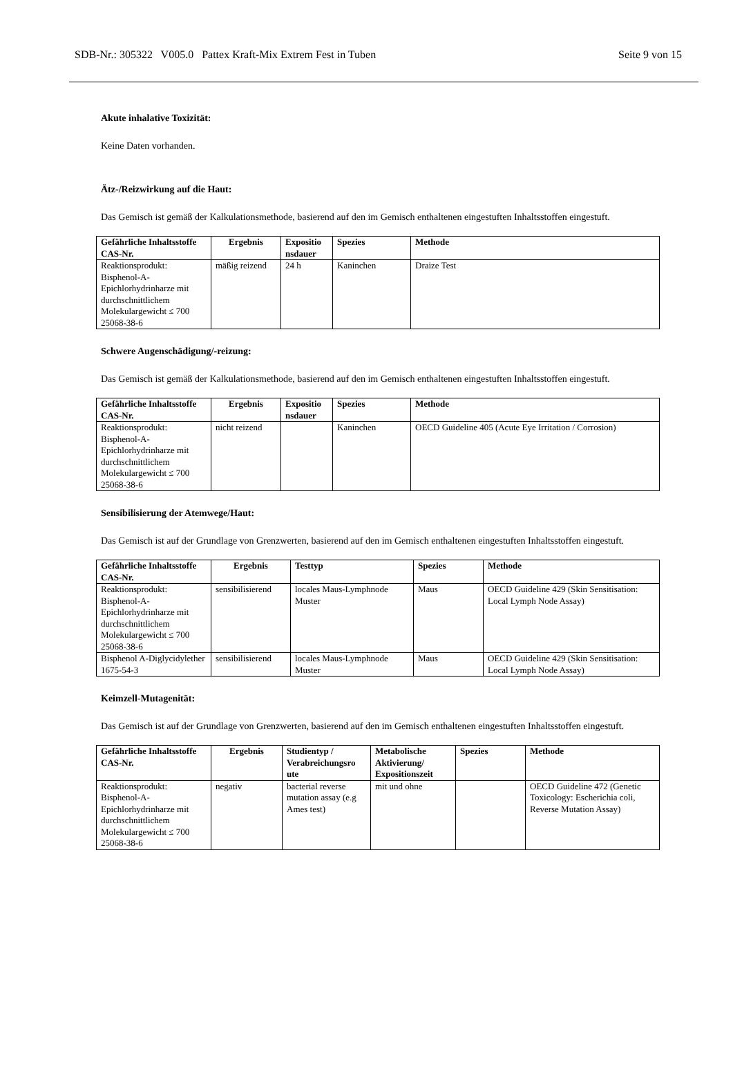SDB-Nr.: 305322 V005.0 Pattex Kraft-Mix Extrem Fest in Tuben Seite 9 von 15
Akute inhalative Toxizität:
Keine Daten vorhanden.
Ätz-/Reizwirkung auf die Haut:
Das Gemisch ist gemäß der Kalkulationsmethode, basierend auf den im Gemisch enthaltenen eingestuften Inhaltsstoffen eingestuft.
| Gefährliche Inhaltsstoffe CAS-Nr. | Ergebnis | Expositio nsdauer | Spezies | Methode |
| --- | --- | --- | --- | --- |
| Reaktionsprodukt: Bisphenol-A-Epichlorhydrinharze mit durchschnittlichem Molekulargewicht ≤ 700 25068-38-6 | mäßig reizend | 24 h | Kaninchen | Draize Test |
Schwere Augenschädigung/-reizung:
Das Gemisch ist gemäß der Kalkulationsmethode, basierend auf den im Gemisch enthaltenen eingestuften Inhaltsstoffen eingestuft.
| Gefährliche Inhaltsstoffe CAS-Nr. | Ergebnis | Expositio nsdauer | Spezies | Methode |
| --- | --- | --- | --- | --- |
| Reaktionsprodukt: Bisphenol-A-Epichlorhydrinharze mit durchschnittlichem Molekulargewicht ≤ 700 25068-38-6 | nicht reizend | | Kaninchen | OECD Guideline 405 (Acute Eye Irritation / Corrosion) |
Sensibilisierung der Atemwege/Haut:
Das Gemisch ist auf der Grundlage von Grenzwerten, basierend auf den im Gemisch enthaltenen eingestuften Inhaltsstoffen eingestuft.
| Gefährliche Inhaltsstoffe CAS-Nr. | Ergebnis | Testtyp | Spezies | Methode |
| --- | --- | --- | --- | --- |
| Reaktionsprodukt: Bisphenol-A-Epichlorhydrinharze mit durchschnittlichem Molekulargewicht ≤ 700 25068-38-6 | sensibilisierend | locales Maus-Lymphnode Muster | Maus | OECD Guideline 429 (Skin Sensitisation: Local Lymph Node Assay) |
| Bisphenol A-Diglycidylether 1675-54-3 | sensibilisierend | locales Maus-Lymphnode Muster | Maus | OECD Guideline 429 (Skin Sensitisation: Local Lymph Node Assay) |
Keimzell-Mutagenität:
Das Gemisch ist auf der Grundlage von Grenzwerten, basierend auf den im Gemisch enthaltenen eingestuften Inhaltsstoffen eingestuft.
| Gefährliche Inhaltsstoffe CAS-Nr. | Ergebnis | Studientyp / Verabreichungsro ute | Metabolische Aktivierung/ Expositionszeit | Spezies | Methode |
| --- | --- | --- | --- | --- | --- |
| Reaktionsprodukt: Bisphenol-A-Epichlorhydrinharze mit durchschnittlichem Molekulargewicht ≤ 700 25068-38-6 | negativ | bacterial reverse mutation assay (e.g Ames test) | mit und ohne | | OECD Guideline 472 (Genetic Toxicology: Escherichia coli, Reverse Mutation Assay) |